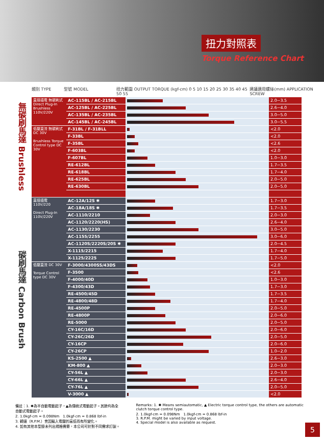扭力對照表
Torque Reference Chart
類別 TYPE 型號 MODEL 扭力範圍 OUTPUT TORQUE (kgf-cm) 0 5 10 15 20 25 30 35 40 45 50 55 建議適用螺絲(mm) APPLICATION SCREW
無碳刷馬達 Brushless
碳刷馬達 Carbon Brush
| 直接插電 無碳刷式 Direct Plug-In Brushless 110V/220V | AC-115BL / AC-215BL | | 2.0~3.5 |
| | AC-125BL / AC-225BL | | 2.6~4.0 |
| | AC-135BL / AC-235BL | | 3.0~5.0 |
| | AC-145BL / AC-245BL | | 3.0~5.5 |
| 低壓直流 無碳刷式 DC 30V Brushless Torque Control type DC 30V | F-31BL / F-31BLL | | <2.0 |
| | F-33BL | | <2.0 |
| | F-35BL | | <2.6 |
| | F-603BL | | <2.0 |
| | F-607BL | | 1.0~3.0 |
| | RE-612BL | | 1.7~3.5 |
| | RE-618BL | | 1.7~4.0 |
| | RE-625BL | | 2.0~5.0 |
| | RE-630BL | | 2.0~5.0 |
| 直接插電 110V/220 Direct Plug-In 110V/220V | AC-12A/12S ✱ | | 1.7~3.0 |
| | AC-18A/18S ✱ | | 1.7~3.5 |
| | AC-1110/2210 | | 2.0~3.0 |
| | AC-1120/2220(HS) | | 2.6~4.0 |
| | AC-1130/2230 | | 3.0~5.0 |
| | AC-1155/2255 | | 3.0~6.0 |
| | AC-1120S/2220S/20S ✱ | | 2.0~4.5 |
| | X-1115/2215 | | 1.7~4.0 |
| | X-1125/2225 | | 1.7~5.0 |
| 低壓直流 DC 30V Torque Control type DC 30V | F-3000/4300SS/43DS | | <2.0 |
| | F-3500 | | <2.6 |
| | F-4000/40D | | 1.0~3.0 |
| | F-4300/43D | | 1.7~3.0 |
| | RE-4500/45D | | 1.7~3.5 |
| | RE-4800/48D | | 1.7~4.0 |
| | RE-4500P | | 2.0~5.0 |
| | RE-4800P | | 2.0~6.0 |
| | RE-5000 | | 2.0~5.0 |
| | CY-16C/16D | | 2.0~6.0 |
| | CY-26C/26D | | 2.0~5.0 |
| | CY-16CP | | 2.0~6.0 |
| | CY-26CP | | 1.0~2.0 |
| | KS-2500 ▲ | | 2.6~3.0 |
| | KM-800 ▲ | | 2.0~3.0 |
| | CY-56L ▲ | | 2.0~3.0 |
| | CY-66L ▲ | | 2.6~4.0 |
| | CY-76L ▲ | | 2.0~5.0 |
| | V-3000 ▲ | | <2.0 |
備註：1. ✱為半自動電動起子，▲為傳統式電動起子。其餘均為全自動式電動起子。
2. 1.0kgf-cm = 0.098Nm　1.0kgf-cm = 0.868 lbf-in
3. 轉速（R.P.M.）會因輸入電壓的高低而有所變化。
4. 如有其他本型錄未列出規格需要，本公司可針對不同需求訂製。
Remarks: 1. ✱ Means semiautomatic, ▲ Electric torque control type, the others are automatic clutch torque control type.
2. 1.0kgf-cm = 0.098Nm　1.0kgf-cm = 0.868 lbf-in
3. R.P.M. might be varied by input voltage.
4. Special model is also available as request.
5